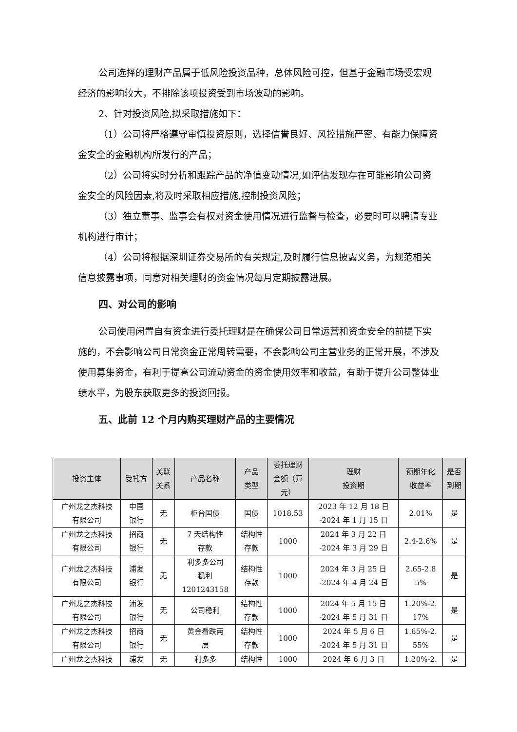公司选择的理财产品属于低风险投资品种，总体风险可控，但基于金融市场受宏观经济的影响较大，不排除该项投资受到市场波动的影响。
2、针对投资风险,拟采取措施如下：
（1）公司将严格遵守审慎投资原则，选择信誉良好、风控措施严密、有能力保障资金安全的金融机构所发行的产品；
（2）公司将实时分析和跟踪产品的净值变动情况,如评估发现存在可能影响公司资金安全的风险因素,将及时采取相应措施,控制投资风险；
（3）独立董事、监事会有权对资金使用情况进行监督与检查，必要时可以聘请专业机构进行审计；
（4）公司将根据深圳证券交易所的有关规定,及时履行信息披露义务，为规范相关信息披露事项，同意对相关理财的资金情况每月定期披露进展。
四、对公司的影响
公司使用闲置自有资金进行委托理财是在确保公司日常运营和资金安全的前提下实施的，不会影响公司日常资金正常周转需要，不会影响公司主营业务的正常开展，不涉及使用募集资金，有利于提高公司流动资金的资金使用效率和收益，有助于提升公司整体业绩水平，为股东获取更多的投资回报。
五、此前 12 个月内购买理财产品的主要情况
| 投资主体 | 受托方 | 关联 关系 | 产品名称 | 产品 类型 | 委托理财 金额（万 元） | 理财 投资期 | 预期年化 收益率 | 是否 到期 |
| --- | --- | --- | --- | --- | --- | --- | --- | --- |
| 广州龙之杰科技 有限公司 | 中国 银行 | 无 | 柜台国债 | 国债 | 1018.53 | 2023 年 12 月 18 日 -2024 年 1 月 15 日 | 2.01% | 是 |
| 广州龙之杰科技 有限公司 | 招商 银行 | 无 | 7 天结构性 存款 | 结构性 存款 | 1000 | 2024 年 3 月 22 日 -2024 年 3 月 29 日 | 2.4-2.6% | 是 |
| 广州龙之杰科技 有限公司 | 浦发 银行 | 无 | 利多多公司 稳利 1201243158 | 结构性 存款 | 1000 | 2024 年 3 月 25 日 -2024 年 4 月 24 日 | 2.65-2.8 5% | 是 |
| 广州龙之杰科技 有限公司 | 浦发 银行 | 无 | 公司稳利 | 结构性 存款 | 1000 | 2024 年 5 月 15 日 -2024 年 5 月 31 日 | 1.20%-2. 17% | 是 |
| 广州龙之杰科技 有限公司 | 招商 银行 | 无 | 黄金看跌两 层 | 结构性 存款 | 1000 | 2024 年 5 月 6 日 -2024 年 5 月 31 日 | 1.65%-2. 55% | 是 |
| 广州龙之杰科技 | 浦发 | 无 | 利多多 | 结构性 | 1000 | 2024 年 6 月 3 日 | 1.20%-2. | 是 |